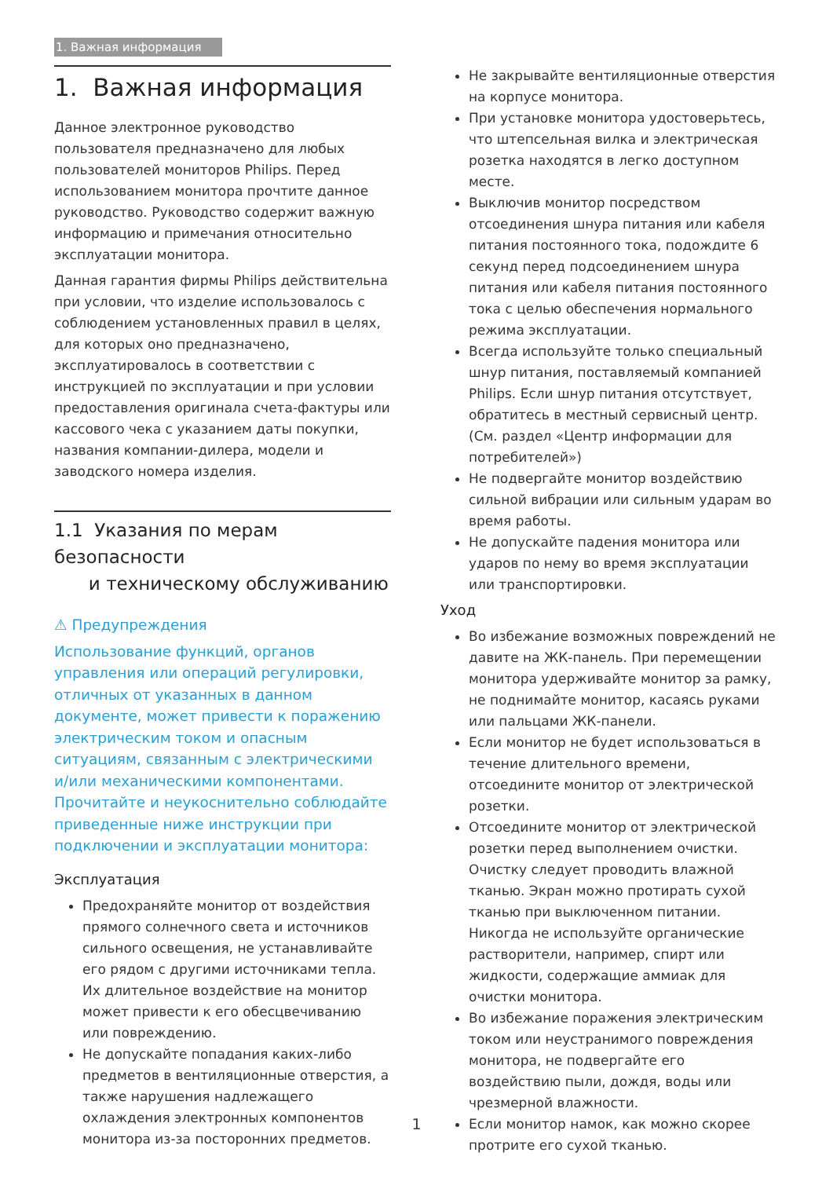1. Важная информация
1. Важная информация
Данное электронное руководство пользователя предназначено для любых пользователей мониторов Philips. Перед использованием монитора прочтите данное руководство. Руководство содержит важную информацию и примечания относительно эксплуатации монитора.
Данная гарантия фирмы Philips действительна при условии, что изделие использовалось с соблюдением установленных правил в целях, для которых оно предназначено, эксплуатировалось в соответствии с инструкцией по эксплуатации и при условии предоставления оригинала счета-фактуры или кассового чека с указанием даты покупки, названия компании-дилера, модели и заводского номера изделия.
1.1 Указания по мерам безопасности
и техническому обслуживанию
⚠ Предупреждения
Использование функций, органов управления или операций регулировки, отличных от указанных в данном документе, может привести к поражению электрическим током и опасным ситуациям, связанным с электрическими и/или механическими компонентами.
Прочитайте и неукоснительно соблюдайте приведенные ниже инструкции при подключении и эксплуатации монитора:
Эксплуатация
Предохраняйте монитор от воздействия прямого солнечного света и источников сильного освещения, не устанавливайте его рядом с другими источниками тепла. Их длительное воздействие на монитор может привести к его обесцвечиванию или повреждению.
Не допускайте попадания каких-либо предметов в вентиляционные отверстия, а также нарушения надлежащего охлаждения электронных компонентов монитора из-за посторонних предметов.
Не закрывайте вентиляционные отверстия на корпусе монитора.
При установке монитора удостоверьтесь, что штепсельная вилка и электрическая розетка находятся в легко доступном месте.
Выключив монитор посредством отсоединения шнура питания или кабеля питания постоянного тока, подождите 6 секунд перед подсоединением шнура питания или кабеля питания постоянного тока с целью обеспечения нормального режима эксплуатации.
Всегда используйте только специальный шнур питания, поставляемый компанией Philips. Если шнур питания отсутствует, обратитесь в местный сервисный центр. (См. раздел «Центр информации для потребителей»)
Не подвергайте монитор воздействию сильной вибрации или сильным ударам во время работы.
Не допускайте падения монитора или ударов по нему во время эксплуатации или транспортировки.
Уход
Во избежание возможных повреждений не давите на ЖК-панель. При перемещении монитора удерживайте монитор за рамку, не поднимайте монитор, касаясь руками или пальцами ЖК-панели.
Если монитор не будет использоваться в течение длительного времени, отсоедините монитор от электрической розетки.
Отсоедините монитор от электрической розетки перед выполнением очистки. Очистку следует проводить влажной тканью. Экран можно протирать сухой тканью при выключенном питании. Никогда не используйте органические растворители, например, спирт или жидкости, содержащие аммиак для очистки монитора.
Во избежание поражения электрическим током или неустранимого повреждения монитора, не подвергайте его воздействию пыли, дождя, воды или чрезмерной влажности.
Если монитор намок, как можно скорее протрите его сухой тканью.
1